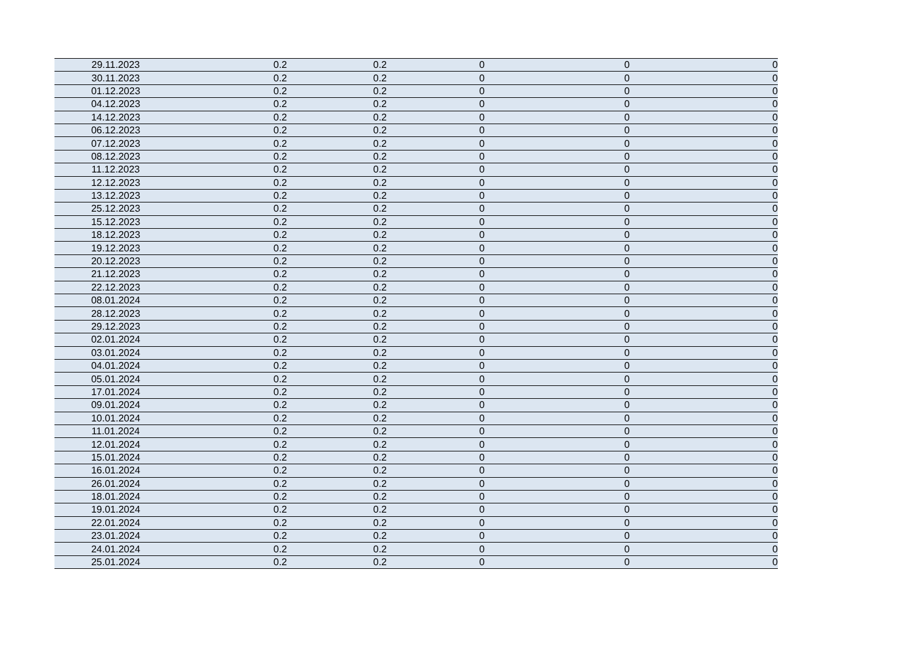| 29.11.2023 | | 0.2 | 0.2 | 0 | 0 | 0 |
| 30.11.2023 | | 0.2 | 0.2 | 0 | 0 | 0 |
| 01.12.2023 | | 0.2 | 0.2 | 0 | 0 | 0 |
| 04.12.2023 | | 0.2 | 0.2 | 0 | 0 | 0 |
| 14.12.2023 | | 0.2 | 0.2 | 0 | 0 | 0 |
| 06.12.2023 | | 0.2 | 0.2 | 0 | 0 | 0 |
| 07.12.2023 | | 0.2 | 0.2 | 0 | 0 | 0 |
| 08.12.2023 | | 0.2 | 0.2 | 0 | 0 | 0 |
| 11.12.2023 | | 0.2 | 0.2 | 0 | 0 | 0 |
| 12.12.2023 | | 0.2 | 0.2 | 0 | 0 | 0 |
| 13.12.2023 | | 0.2 | 0.2 | 0 | 0 | 0 |
| 25.12.2023 | | 0.2 | 0.2 | 0 | 0 | 0 |
| 15.12.2023 | | 0.2 | 0.2 | 0 | 0 | 0 |
| 18.12.2023 | | 0.2 | 0.2 | 0 | 0 | 0 |
| 19.12.2023 | | 0.2 | 0.2 | 0 | 0 | 0 |
| 20.12.2023 | | 0.2 | 0.2 | 0 | 0 | 0 |
| 21.12.2023 | | 0.2 | 0.2 | 0 | 0 | 0 |
| 22.12.2023 | | 0.2 | 0.2 | 0 | 0 | 0 |
| 08.01.2024 | | 0.2 | 0.2 | 0 | 0 | 0 |
| 28.12.2023 | | 0.2 | 0.2 | 0 | 0 | 0 |
| 29.12.2023 | | 0.2 | 0.2 | 0 | 0 | 0 |
| 02.01.2024 | | 0.2 | 0.2 | 0 | 0 | 0 |
| 03.01.2024 | | 0.2 | 0.2 | 0 | 0 | 0 |
| 04.01.2024 | | 0.2 | 0.2 | 0 | 0 | 0 |
| 05.01.2024 | | 0.2 | 0.2 | 0 | 0 | 0 |
| 17.01.2024 | | 0.2 | 0.2 | 0 | 0 | 0 |
| 09.01.2024 | | 0.2 | 0.2 | 0 | 0 | 0 |
| 10.01.2024 | | 0.2 | 0.2 | 0 | 0 | 0 |
| 11.01.2024 | | 0.2 | 0.2 | 0 | 0 | 0 |
| 12.01.2024 | | 0.2 | 0.2 | 0 | 0 | 0 |
| 15.01.2024 | | 0.2 | 0.2 | 0 | 0 | 0 |
| 16.01.2024 | | 0.2 | 0.2 | 0 | 0 | 0 |
| 26.01.2024 | | 0.2 | 0.2 | 0 | 0 | 0 |
| 18.01.2024 | | 0.2 | 0.2 | 0 | 0 | 0 |
| 19.01.2024 | | 0.2 | 0.2 | 0 | 0 | 0 |
| 22.01.2024 | | 0.2 | 0.2 | 0 | 0 | 0 |
| 23.01.2024 | | 0.2 | 0.2 | 0 | 0 | 0 |
| 24.01.2024 | | 0.2 | 0.2 | 0 | 0 | 0 |
| 25.01.2024 | | 0.2 | 0.2 | 0 | 0 | 0 |